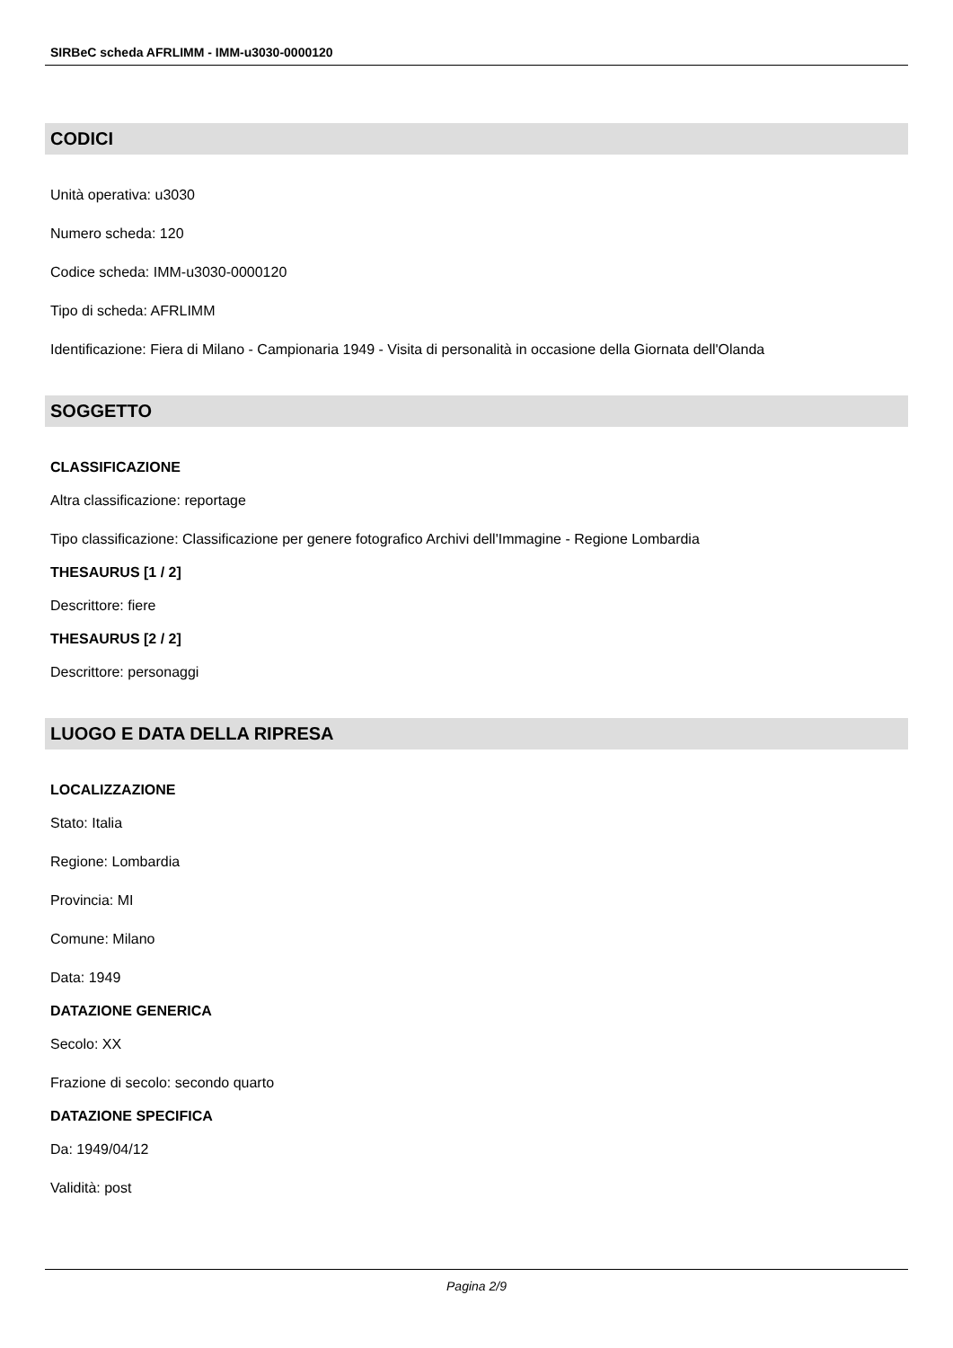SIRBeC scheda AFRLIMM - IMM-u3030-0000120
CODICI
Unità operativa: u3030
Numero scheda: 120
Codice scheda: IMM-u3030-0000120
Tipo di scheda: AFRLIMM
Identificazione: Fiera di Milano - Campionaria 1949 - Visita di personalità in occasione della Giornata dell'Olanda
SOGGETTO
CLASSIFICAZIONE
Altra classificazione: reportage
Tipo classificazione: Classificazione per genere fotografico Archivi dell'Immagine - Regione Lombardia
THESAURUS [1 / 2]
Descrittore: fiere
THESAURUS [2 / 2]
Descrittore: personaggi
LUOGO E DATA DELLA RIPRESA
LOCALIZZAZIONE
Stato: Italia
Regione: Lombardia
Provincia: MI
Comune: Milano
Data: 1949
DATAZIONE GENERICA
Secolo: XX
Frazione di secolo: secondo quarto
DATAZIONE SPECIFICA
Da: 1949/04/12
Validità: post
Pagina 2/9